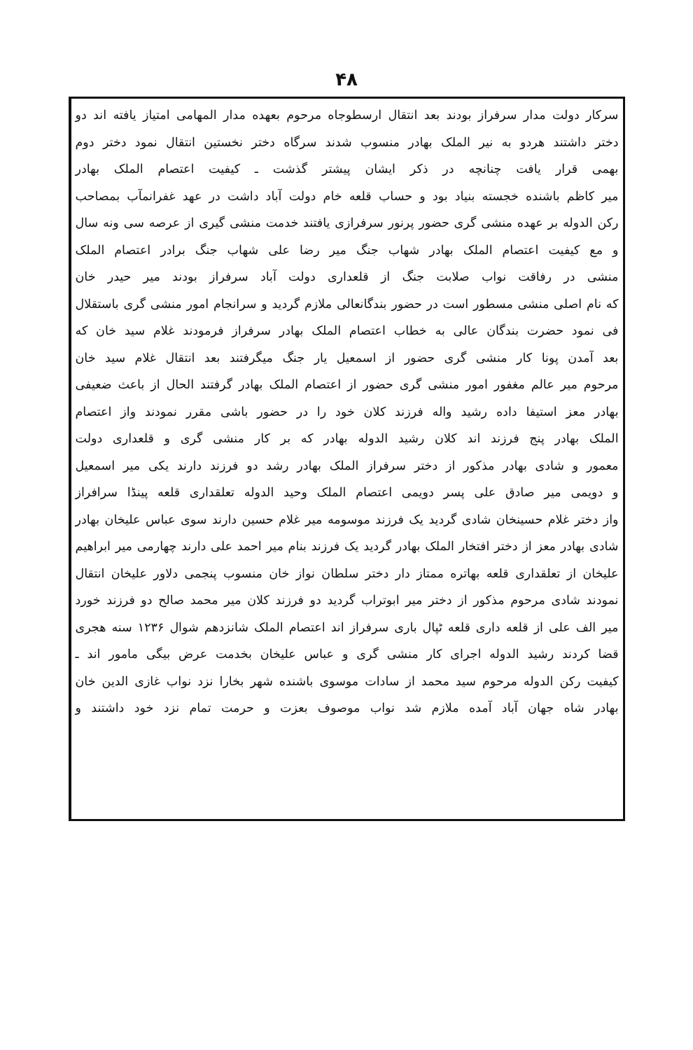۴۸
سرکار دولت مدار سرفراز بودند بعد انتقال ارسطوجاه مرحوم بعهده مدار المهامی امتیاز یافته اند دو
دختر داشتند هردو به نیر الملک بهادر منسوب شدند سرگاه دختر نخستین انتقال نمود دختر دوم
بهمی قرار یافت چنانچه در ذکر ایشان پیشتر گذشت ـ کیفیت اعتصام الملک بهادر
میر کاظم باشنده خجسته بنیاد بود و حساب قلعه خام دولت آباد داشت در عهد غفرانمآب بمصاحب
رکن الدوله بر عهده منشی گری حضور پرنور سرفرازی یافتند خدمت منشی گیری از عرصه سی ونه سال
و مع کیفیت اعتصام الملک بهادر شهاب جنگ میر رضا علی شهاب جنگ برادر اعتصام الملک
منشی در رفاقت نواب صلابت جنگ از قلعداری دولت آباد سرفراز بودند میر حیدر خان
که نام اصلی منشی مسطور است در حضور بندگانعالی ملازم گردید و سرانجام امور منشی گری باستقلال
فی نمود حضرت بندگان عالی به خطاب اعتصام الملک بهادر سرفراز فرمودند غلام سید خان که
بعد آمدن پونا کار منشی گری حضور از اسمعیل یار جنگ میگرفتند بعد انتقال غلام سید خان
مرحوم میر عالم مغفور امور منشی گری حضور از اعتصام الملک بهادر گرفتند الحال از باعث ضعیفی
بهادر معز استیفا داده رشید واله فرزند کلان خود را در حضور باشی مقرر نمودند واز اعتصام
الملک بهادر پنج فرزند اند کلان رشید الدوله بهادر که بر کار منشی گری و قلعداری دولت
معمور و شادی بهادر مذکور از دختر سرفراز الملک بهادر رشد دو فرزند دارند یکی میر اسمعیل
و دویمی میر صادق علی پسر دویمی اعتصام الملک وحید الدوله تعلقداری قلعه پینڈا سرافراز
واز دختر غلام حسینخان شادی گردید یک فرزند موسومه میر غلام حسین دارند سوی عباس علیخان بهادر
شادی بهادر معز از دختر افتخار الملک بهادر گردید یک فرزند بنام میر احمد علی دارند چهارمی میر ابراهیم
علیخان از تعلقداری قلعه بهاتره ممتاز دار دختر سلطان نواز خان منسوب پنجمی دلاور علیخان انتقال
نمودند شادی مرحوم مذکور از دختر میر ابوتراب گردید دو فرزند کلان میر محمد صالح دو فرزند خورد
میر الف علی از قلعه داری قلعه ٹپال باری سرفراز اند اعتصام الملک شانزدهم شوال ۱۲۳۶ سنه هجری
قضا کردند رشید الدوله اجرای کار منشی گری و عباس علیخان بخدمت عرض بیگی مامور اند ـ
کیفیت رکن الدوله مرحوم سید محمد از سادات موسوی باشنده شهر بخارا نزد نواب غازی الدین خان
بهادر شاه جهان آباد آمده ملازم شد نواب موصوف بعزت و حرمت تمام نزد خود داشتند و